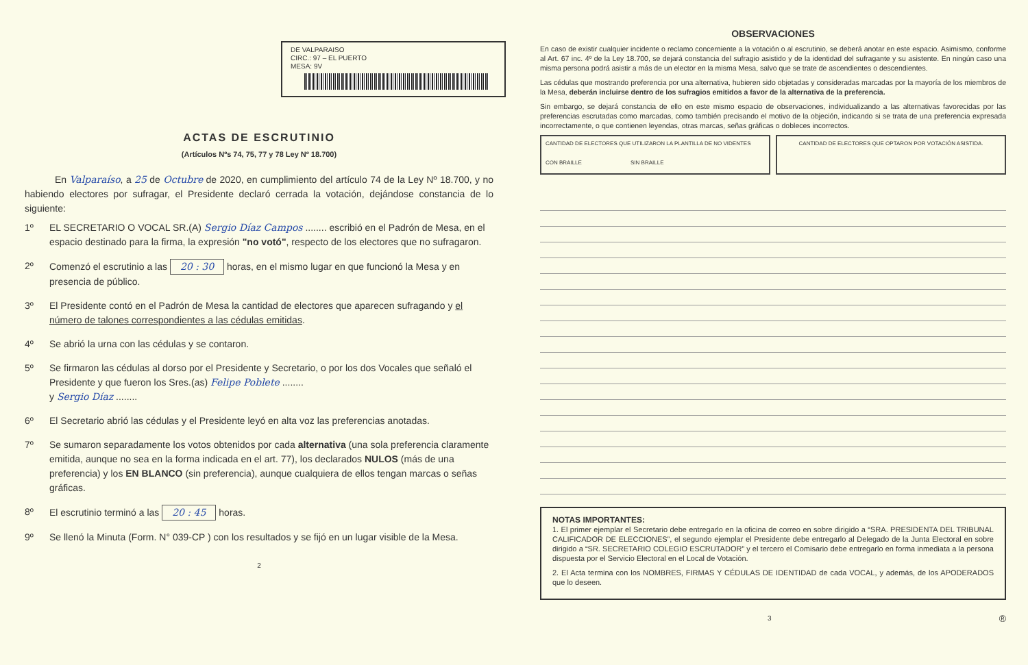DE VALPARAISO
CIRC.: 97 – EL PUERTO
MESA: 9V
ACTAS DE ESCRUTINIO
(Artículos Nºs 74, 75, 77 y 78 Ley Nº 18.700)
En Valparaíso, a 25 de Octubre de 2020, en cumplimiento del artículo 74 de la Ley Nº 18.700, y no habiendo electores por sufragar, el Presidente declaró cerrada la votación, dejándose constancia de lo siguiente:
1º EL SECRETARIO O VOCAL SR.(A) Sergio Díaz Campos ........ escribió en el Padrón de Mesa, en el espacio destinado para la firma, la expresión "no votó", respecto de los electores que no sufragaron.
2º Comenzó el escrutinio a las 20 : 30 horas, en el mismo lugar en que funcionó la Mesa y en presencia de público.
3º El Presidente contó en el Padrón de Mesa la cantidad de electores que aparecen sufragando y el número de talones correspondientes a las cédulas emitidas.
4º Se abrió la urna con las cédulas y se contaron.
5º Se firmaron las cédulas al dorso por el Presidente y Secretario, o por los dos Vocales que señaló el Presidente y que fueron los Sres.(as) Felipe Poblete ........
y Sergio Díaz ........
6º El Secretario abrió las cédulas y el Presidente leyó en alta voz las preferencias anotadas.
7º Se sumaron separadamente los votos obtenidos por cada alternativa (una sola preferencia claramente emitida, aunque no sea en la forma indicada en el art. 77), los declarados NULOS (más de una preferencia) y los EN BLANCO (sin preferencia), aunque cualquiera de ellos tengan marcas o señas gráficas.
8º El escrutinio terminó a las 20 : 45 horas.
9º Se llenó la Minuta (Form. N° 039-CP ) con los resultados y se fijó en un lugar visible de la Mesa.
2
OBSERVACIONES
En caso de existir cualquier incidente o reclamo concerniente a la votación o al escrutinio, se deberá anotar en este espacio. Asimismo, conforme al Art. 67 inc. 4º de la Ley 18.700, se dejará constancia del sufragio asistido y de la identidad del sufragante y su asistente. En ningún caso una misma persona podrá asistir a más de un elector en la misma Mesa, salvo que se trate de ascendientes o descendientes.
Las cédulas que mostrando preferencia por una alternativa, hubieren sido objetadas y consideradas marcadas por la mayoría de los miembros de la Mesa, deberán incluirse dentro de los sufragios emitidos a favor de la alternativa de la preferencia.
Sin embargo, se dejará constancia de ello en este mismo espacio de observaciones, individualizando a las alternativas favorecidas por las preferencias escrutadas como marcadas, como también precisando el motivo de la objeción, indicando si se trata de una preferencia expresada incorrectamente, o que contienen leyendas, otras marcas, señas gráficas o dobleces incorrectos.
CANTIDAD DE ELECTORES QUE UTILIZARON LA PLANTILLA DE NO VIDENTES
CON BRAILLE SIN BRAILLE
CANTIDAD DE ELECTORES QUE OPTARON POR VOTACIÓN ASISTIDA.
NOTAS IMPORTANTES:
1. El primer ejemplar el Secretario debe entregarlo en la oficina de correo en sobre dirigido a “SRA. PRESIDENTA DEL TRIBUNAL CALIFICADOR DE ELECCIONES”, el segundo ejemplar el Presidente debe entregarlo al Delegado de la Junta Electoral en sobre dirigido a “SR. SECRETARIO COLEGIO ESCRUTADOR” y el tercero el Comisario debe entregarlo en forma inmediata a la persona dispuesta por el Servicio Electoral en el Local de Votación.
2. El Acta termina con los NOMBRES, FIRMAS Y CÉDULAS DE IDENTIDAD de cada VOCAL, y además, de los APODERADOS que lo deseen.
3 ®